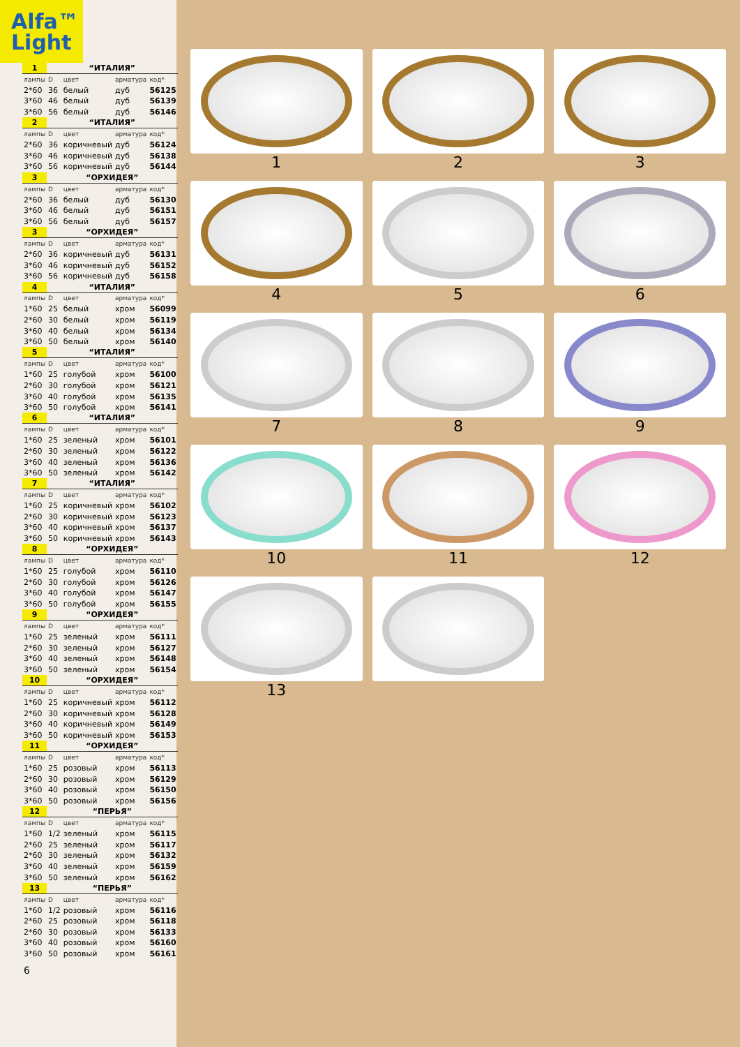Alfa™
Light
| 1 | “ИТАЛИЯ” | | | |
| лампы | D | цвет | арматура | код* |
| 2*60 | 36 | белый | дуб | 56125 |
| 3*60 | 46 | белый | дуб | 56139 |
| 3*60 | 56 | белый | дуб | 56146 |
| 2 | “ИТАЛИЯ” | | | |
| лампы | D | цвет | арматура | код* |
| 2*60 | 36 | коричневый | дуб | 56124 |
| 3*60 | 46 | коричневый | дуб | 56138 |
| 3*60 | 56 | коричневый | дуб | 56144 |
| 3 | “ОРХИДЕЯ” | | | |
| лампы | D | цвет | арматура | код* |
| 2*60 | 36 | белый | дуб | 56130 |
| 3*60 | 46 | белый | дуб | 56151 |
| 3*60 | 56 | белый | дуб | 56157 |
| 3 | “ОРХИДЕЯ” | | | |
| лампы | D | цвет | арматура | код* |
| 2*60 | 36 | коричневый | дуб | 56131 |
| 3*60 | 46 | коричневый | дуб | 56152 |
| 3*60 | 56 | коричневый | дуб | 56158 |
| 4 | “ИТАЛИЯ” | | | |
| лампы | D | цвет | арматура | код* |
| 1*60 | 25 | белый | хром | 56099 |
| 2*60 | 30 | белый | хром | 56119 |
| 3*60 | 40 | белый | хром | 56134 |
| 3*60 | 50 | белый | хром | 56140 |
| 5 | “ИТАЛИЯ” | | | |
| лампы | D | цвет | арматура | код* |
| 1*60 | 25 | голубой | хром | 56100 |
| 2*60 | 30 | голубой | хром | 56121 |
| 3*60 | 40 | голубой | хром | 56135 |
| 3*60 | 50 | голубой | хром | 56141 |
| 6 | “ИТАЛИЯ” | | | |
| лампы | D | цвет | арматура | код* |
| 1*60 | 25 | зеленый | хром | 56101 |
| 2*60 | 30 | зеленый | хром | 56122 |
| 3*60 | 40 | зеленый | хром | 56136 |
| 3*60 | 50 | зеленый | хром | 56142 |
| 7 | “ИТАЛИЯ” | | | |
| лампы | D | цвет | арматура | код* |
| 1*60 | 25 | коричневый | хром | 56102 |
| 2*60 | 30 | коричневый | хром | 56123 |
| 3*60 | 40 | коричневый | хром | 56137 |
| 3*60 | 50 | коричневый | хром | 56143 |
| 8 | “ОРХИДЕЯ” | | | |
| лампы | D | цвет | арматура | код* |
| 1*60 | 25 | голубой | хром | 56110 |
| 2*60 | 30 | голубой | хром | 56126 |
| 3*60 | 40 | голубой | хром | 56147 |
| 3*60 | 50 | голубой | хром | 56155 |
| 9 | “ОРХИДЕЯ” | | | |
| лампы | D | цвет | арматура | код* |
| 1*60 | 25 | зеленый | хром | 56111 |
| 2*60 | 30 | зеленый | хром | 56127 |
| 3*60 | 40 | зеленый | хром | 56148 |
| 3*60 | 50 | зеленый | хром | 56154 |
| 10 | “ОРХИДЕЯ” | | | |
| лампы | D | цвет | арматура | код* |
| 1*60 | 25 | коричневый | хром | 56112 |
| 2*60 | 30 | коричневый | хром | 56128 |
| 3*60 | 40 | коричневый | хром | 56149 |
| 3*60 | 50 | коричневый | хром | 56153 |
| 11 | “ОРХИДЕЯ” | | | |
| лампы | D | цвет | арматура | код* |
| 1*60 | 25 | розовый | хром | 56113 |
| 2*60 | 30 | розовый | хром | 56129 |
| 3*60 | 40 | розовый | хром | 56150 |
| 3*60 | 50 | розовый | хром | 56156 |
| 12 | “ПЕРЬЯ” | | | |
| лампы | D | цвет | арматура | код* |
| 1*60 | 1/2 | зеленый | хром | 56115 |
| 2*60 | 25 | зеленый | хром | 56117 |
| 2*60 | 30 | зеленый | хром | 56132 |
| 3*60 | 40 | зеленый | хром | 56159 |
| 3*60 | 50 | зеленый | хром | 56162 |
| 13 | “ПЕРЬЯ” | | | |
| лампы | D | цвет | арматура | код* |
| 1*60 | 1/2 | розовый | хром | 56116 |
| 2*60 | 25 | розовый | хром | 56118 |
| 2*60 | 30 | розовый | хром | 56133 |
| 3*60 | 40 | розовый | хром | 56160 |
| 3*60 | 50 | розовый | хром | 56161 |
6
1
2
3
4
5
6
7
8
9
10
11
12
13